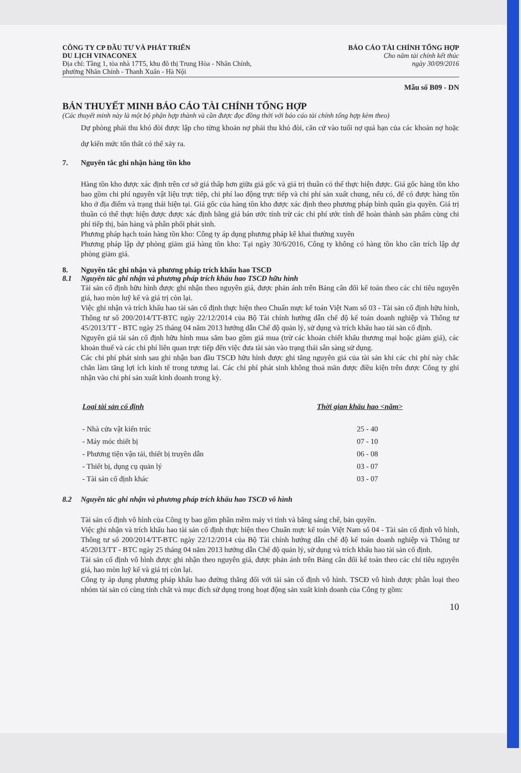CÔNG TY CP ĐẦU TƯ VÀ PHÁT TRIỂN
DU LỊCH VINACONEX
Địa chỉ: Tầng 1, tòa nhà 17T5, khu đô thị Trung Hòa - Nhân Chính,
phường Nhân Chính - Thanh Xuân - Hà Nội
BÁO CÁO TÀI CHÍNH TỔNG HỢP
Cho năm tài chính kết thúc
ngày 30/09/2016
Mẫu số B09 - DN
BẢN THUYẾT MINH BÁO CÁO TÀI CHÍNH TỔNG HỢP
(Các thuyết minh này là một bộ phận hợp thành và cần được đọc đồng thời với báo cáo tài chính tổng hợp kèm theo)
Dự phòng phải thu khó đòi được lập cho từng khoản nợ phải thu khó đòi, căn cứ vào tuổi nợ quá hạn của các khoản nợ hoặc dự kiến mức tổn thất có thể xảy ra.
7. Nguyên tắc ghi nhận hàng tồn kho
Hàng tồn kho được xác định trên cơ sở giá thấp hơn giữa giá gốc và giá trị thuần có thể thực hiện được. Giá gốc hàng tồn kho bao gồm chi phí nguyên vật liệu trực tiếp, chi phí lao động trực tiếp và chi phí sản xuất chung, nếu có, để có được hàng tồn kho ở địa điểm và trạng thái hiện tại. Giá gốc của hàng tồn kho được xác định theo phương pháp bình quân gia quyền. Giá trị thuần có thể thực hiện được được xác định bằng giá bán ước tính trừ các chi phí ước tính để hoàn thành sản phẩm cùng chi phí tiếp thị, bán hàng và phân phối phát sinh.
Phương pháp hạch toán hàng tồn kho: Công ty áp dụng phương pháp kê khai thường xuyên
Phương pháp lập dự phòng giảm giá hàng tồn kho: Tại ngày 30/6/2016, Công ty không có hàng tồn kho cần trích lập dự phòng giảm giá.
8. Nguyên tắc ghi nhận và phương pháp trích khấu hao TSCĐ
8.1 Nguyên tắc ghi nhận và phương pháp trích khấu hao TSCĐ hữu hình
Tài sản cố định hữu hình được ghi nhận theo nguyên giá, được phản ánh trên Bảng cân đối kế toán theo các chỉ tiêu nguyên giá, hao mòn luỹ kế và giá trị còn lại.
Việc ghi nhận và trích khấu hao tài sản cố định thực hiện theo Chuẩn mực kế toán Việt Nam số 03 - Tài sản cố định hữu hình, Thông tư số 200/2014/TT-BTC ngày 22/12/2014 của Bộ Tài chính hướng dẫn chế độ kế toán doanh nghiệp và Thông tư 45/2013/TT - BTC ngày 25 tháng 04 năm 2013 hướng dẫn Chế độ quản lý, sử dụng và trích khấu hao tài sản cố định.
Nguyên giá tài sản cố định hữu hình mua sắm bao gồm giá mua (trừ các khoản chiết khấu thương mại hoặc giảm giá), các khoản thuế và các chi phí liên quan trực tiếp đến việc đưa tài sản vào trạng thái sẵn sàng sử dụng.
Các chi phí phát sinh sau ghi nhận ban đầu TSCĐ hữu hình được ghi tăng nguyên giá của tài sản khi các chi phí này chắc chắn làm tăng lợi ích kinh tế trong tương lai. Các chi phí phát sinh không thoả mãn được điều kiện trên được Công ty ghi nhận vào chi phí sản xuất kinh doanh trong kỳ.
| Loại tài sản cố định | Thời gian khấu hao <năm> |
| --- | --- |
| - Nhà cửa vật kiến trúc | 25 - 40 |
| - Máy móc thiết bị | 07 - 10 |
| - Phương tiện vận tải, thiết bị truyền dẫn | 06 - 08 |
| - Thiết bị, dụng cụ quản lý | 03 - 07 |
| - Tài sản cố định khác | 03 - 07 |
8.2 Nguyên tắc ghi nhận và phương pháp trích khấu hao TSCĐ vô hình
Tài sản cố định vô hình của Công ty bao gồm phần mềm máy vi tính và bằng sáng chế, bản quyền.
Việc ghi nhận và trích khấu hao tài sản cố định thực hiện theo Chuẩn mực kế toán Việt Nam số 04 - Tài sản cố định vô hình, Thông tư số 200/2014/TT-BTC ngày 22/12/2014 của Bộ Tài chính hướng dẫn chế độ kế toán doanh nghiệp và Thông tư 45/2013/TT - BTC ngày 25 tháng 04 năm 2013 hướng dẫn Chế độ quản lý, sử dụng và trích khấu hao tài sản cố định.
Tài sản cố định vô hình được ghi nhận theo nguyên giá, được phản ánh trên Bảng cân đối kế toán theo các chỉ tiêu nguyên giá, hao mòn luỹ kế và giá trị còn lại.
Công ty áp dụng phương pháp khấu hao đường thẳng đối với tài sản cố định vô hình. TSCĐ vô hình được phân loại theo nhóm tài sản có cùng tính chất và mục đích sử dụng trong hoạt động sản xuất kinh doanh của Công ty gồm:
10